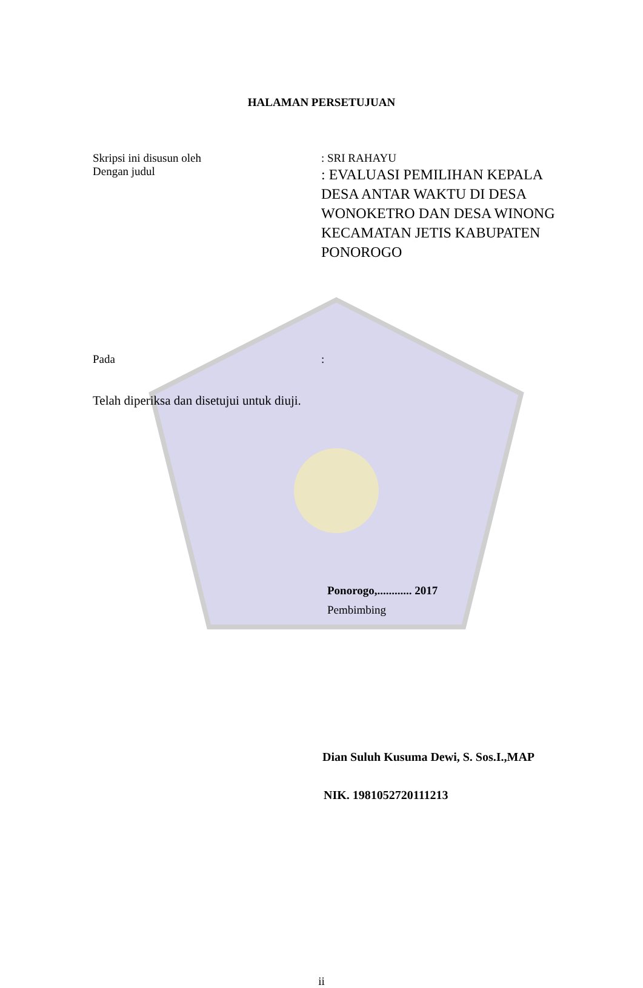HALAMAN PERSETUJUAN
Skripsi ini disusun oleh : SRI RAHAYU
Dengan judul
: EVALUASI PEMILIHAN KEPALA DESA ANTAR WAKTU DI DESA WONOKETRO DAN DESA WINONG KECAMATAN JETIS KABUPATEN PONOROGO
Pada :
Telah diperiksa dan disetujui untuk diuji.
Ponorogo,............ 2017
Pembimbing
Dian Suluh Kusuma Dewi, S. Sos.I.,MAP
NIK. 1981052720111213
ii